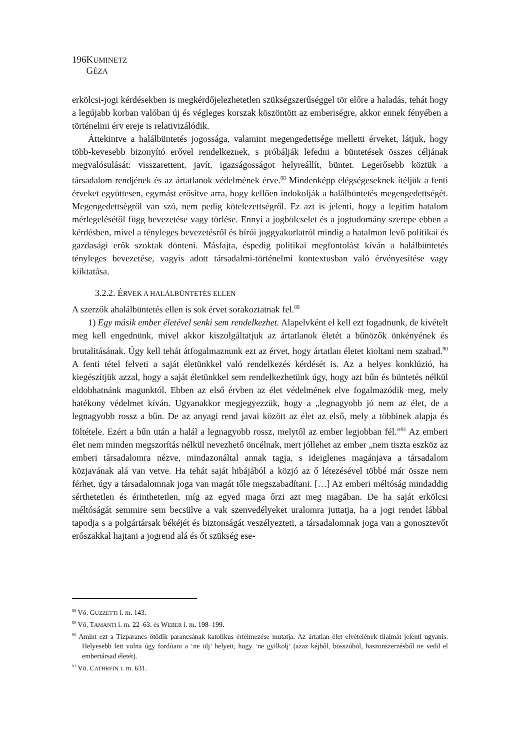196 KUMINETZ GÉZA
erkölcsi-jogi kérdésekben is megkérdőjelezhetetlen szükségszerűséggel tör előre a haladás, tehát hogy a legújabb korban valóban új és végleges korszak köszöntött az emberiségre, akkor ennek fényében a történelmi érv ereje is relativizálódik.
Áttekintve a halálbüntetés jogossága, valamint megengedettsége melletti érveket, látjuk, hogy több-kevesebb bizonyító erővel rendelkeznek, s próbálják lefedni a büntetések összes céljának megvalósulását: visszarettent, javít, igazságosságot helyreállít, büntet. Legerősebb köztük a társadalom rendjének és az ártatlanok védelmének érve.<sup>88</sup> Mindenképp elégségeseknek ítéljük a fenti érveket együttesen, egymást erősítve arra, hogy kellően indokolják a halálbüntetés megengedettségét. Megengedettségről van szó, nem pedig kötelezettségről. Ez azt is jelenti, hogy a legitim hatalom mérlegelésétől függ bevezetése vagy törlése. Ennyi a jogbölcselet és a jogtudomány szerepe ebben a kérdésben, mivel a tényleges bevezetésről és bírói joggyakorlatról mindig a hatalmon levő politikai és gazdasági erők szoktak dönteni. Másfajta, éspedig politikai megfontolást kíván a halálbüntetés tényleges bevezetése, vagyis adott társadalmi-történelmi kontextusban való érvényesítése vagy kiiktatása.
3.2.2. ÉRVEK A HALÁLBÜNTETÉS ELLEN
A szerzők ahalálbüntetés ellen is sok érvet sorakoztatnak fel.<sup>89</sup>
1) Egy másik ember életével senki sem rendelkezhet. Alapelvként el kell ezt fogadnunk, de kivételt meg kell engednünk, mivel akkor kiszolgáltatjuk az ártatlanok életét a bűnözők önkényének és brutalitásának. Úgy kell tehát átfogalmaznunk ezt az érvet, hogy ártatlan életet kioltani nem szabad.<sup>90</sup> A fenti tétel felveti a saját életünkkel való rendelkezés kérdését is. Az a helyes konklúzió, ha kiegészítjük azzal, hogy a saját életünkkel sem rendelkezhetünk úgy, hogy azt bűn és büntetés nélkül eldobhatnánk magunktól. Ebben az első érvben az élet védelmének elve fogalmazódik meg, mely hatékony védelmet kíván. Ugyanakkor megjegyezzük, hogy a „legnagyobb jó nem az élet, de a legnagyobb rossz a bűn. De az anyagi rend javai között az élet az első, mely a többinek alapja és föltétele. Ezért a bűn után a halál a legnagyobb rossz, melytől az ember legjobban fél.”<sup>91</sup> Az emberi élet nem minden megszorítás nélkül nevezhető öncélnak, mert jóllehet az ember „nem tiszta eszköz az emberi társadalomra nézve, mindazonáltal annak tagja, s ideiglenes magánjava a társadalom közjavának alá van vetve. Ha tehát saját hibájából a közjó az ő létezésével többé már össze nem férhet, úgy a társadalomnak joga van magát tőle megszabadítani. […] Az emberi méltóság mindaddig sérthetetlen és érinthetetlen, míg az egyed maga őrzi azt meg magában. De ha saját erkölcsi méltóságát semmire sem becsülve a vak szenvedélyeket uralomra juttatja, ha a jogi rendet lábbal tapodja s a polgártársak békéjét és biztonságát veszélyezteti, a társadalomnak joga van a gonosztevőt erőszakkal hajtani a jogrend alá és őt szükség ese-
<sup>88</sup> Vö. GUZZETTI i. m. 143.
<sup>89</sup> Vö. TAMANTI i. m. 22–63. és WEBER i. m. 198–199.
<sup>90</sup> Amint ezt a Tízparancs ötödik parancsának katolikus értelmezése mutatja. Az ártatlan élet elvételének tilalmát jelenti ugyanis. Helyesebb lett volna úgy fordítani a ‘ne ölj’ helyett, hogy ‘ne gyilkolj’ (azaz kéjből, bosszúból, haszonszerzésből ne vedd el embertársad életét).
<sup>91</sup> Vö. CATHREIN i. m. 631.